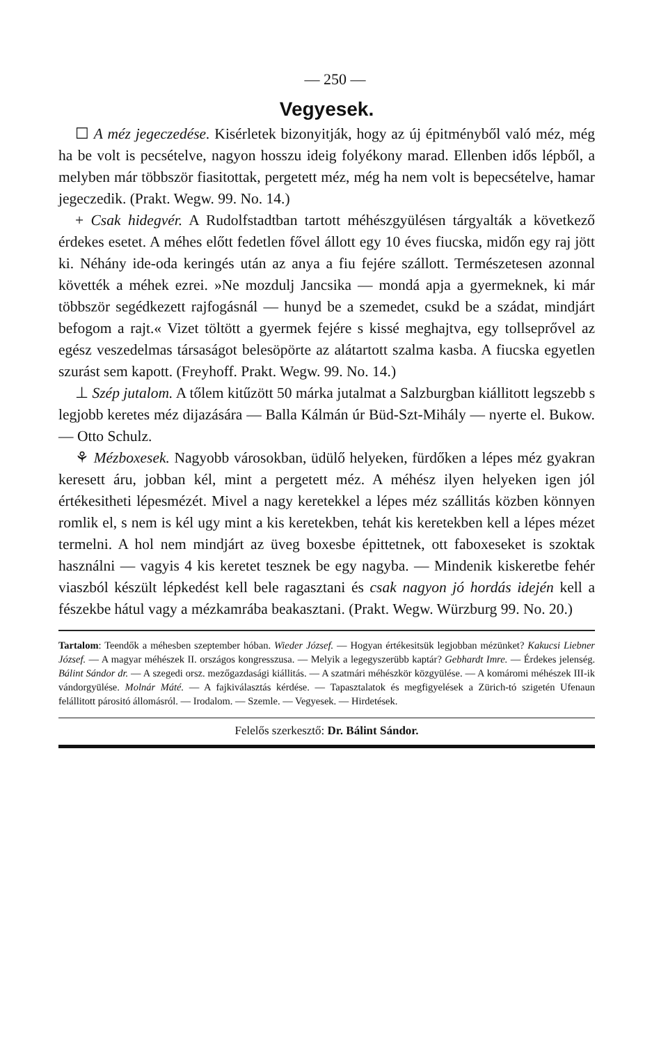— 250 —
Vegyesek.
☐ A méz jegeczedése. Kisérletek bizonyitják, hogy az új épitményből való méz, még ha be volt is pecsételve, nagyon hosszu ideig folyékony marad. Ellenben idős lépből, a melyben már többször fiasitottak, pergetett méz, még ha nem volt is bepecsételve, hamar jegeczedik. (Prakt. Wegw. 99. No. 14.)
+ Csak hidegvér. A Rudolfstadtban tartott méhészgyülésen tárgyalták a következő érdekes esetet. A méhes előtt fedetlen fővel állott egy 10 éves fiucska, midőn egy raj jött ki. Néhány ide-oda keringés után az anya a fiu fejére szállott. Természetesen azonnal követték a méhek ezrei. »Ne mozdulj Jancsika — mondá apja a gyermeknek, ki már többször segédkezett rajfogásnál — hunyd be a szemedet, csukd be a szádat, mindjárt befogom a rajt.« Vizet töltött a gyermek fejére s kissé meghajtva, egy tollseprővel az egész veszedelmas társaságot belesöpörte az alátartott szalma kasba. A fiucska egyetlen szurást sem kapott. (Freyhoff. Prakt. Wegw. 99. No. 14.)
⊥ Szép jutalom. A tőlem kitűzött 50 márka jutalmat a Salzburgban kiállitott legszebb s legjobb keretes méz dijazására — Balla Kálmán úr Büd-Szt-Mihály — nyerte el. Bukow. — Otto Schulz.
⚘ Mézboxesek. Nagyobb városokban, üdülő helyeken, fürdőken a lépes méz gyakran keresett áru, jobban kél, mint a pergetett méz. A méhész ilyen helyeken igen jól értékesitheti lépesmézét. Mivel a nagy keretekkel a lépes méz szállitás közben könnyen romlik el, s nem is kél ugy mint a kis keretekben, tehát kis keretekben kell a lépes mézet termelni. A hol nem mindjárt az üveg boxesbe épittetnek, ott faboxeseket is szoktak használni — vagyis 4 kis keretet tesznek be egy nagyba. — Mindenik kiskeretbe fehér viaszból készült lépkedést kell bele ragasztani és csak nagyon jó hordás idején kell a fészekbe hátul vagy a mézkamrába beakasztani. (Prakt. Wegw. Würzburg 99. No. 20.)
Tartalom: Teendők a méhesben szeptember hóban. Wieder József. — Hogyan értékesitsük legjobban mézünket? Kakucsi Liebner József. — A magyar méhészek II. országos kongresszusa. — Melyik a legegyszerübb kaptár? Gebhardt Imre. — Érdekes jelenség. Bálint Sándor dr. — A szegedi orsz. mezőgazdasági kiállitás. — A szatmári méhészkör közgyülése. — A komáromi méhészek III-ik vándorgyülése. Molnár Máté. — A fajkiválasztás kérdése. — Tapasztalatok és megfigyelések a Zürich-tó szigetén Ufenaun felállitott párositó állomásról. — Irodalom. — Szemle. — Vegyesek. — Hirdetések.
Felelős szerkesztő: Dr. Bálint Sándor.